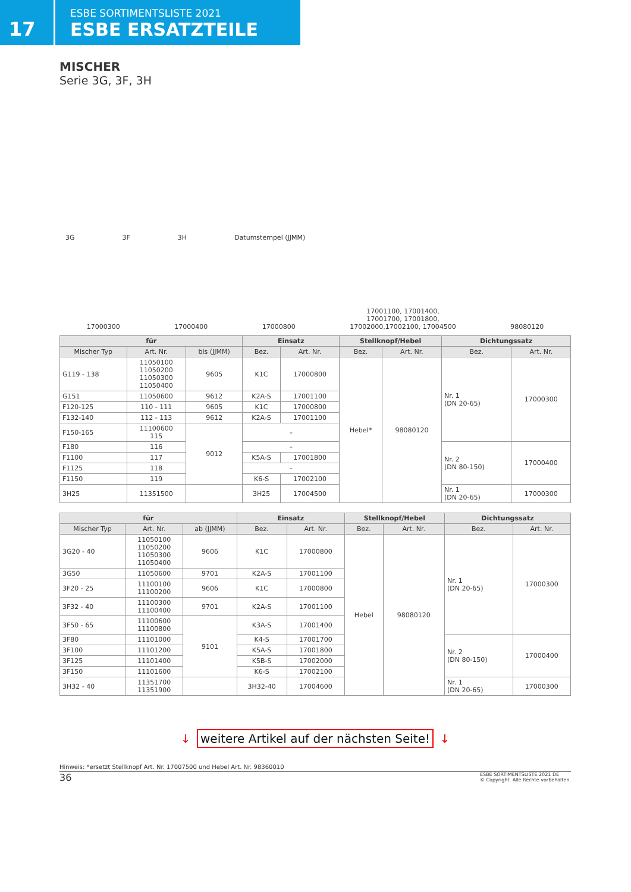17
ESBE SORTIMENTSLISTE 2021
ESBE ERSATZTEILE
MISCHER
Serie 3G, 3F, 3H
3G 3F 3H Datumstempel (JJMM)
17000300 17000400 17000800 17001100, 17001400,
17001700, 17001800,
17002000,17002100, 17004500 98080120
| für | | | Einsatz | | Stellknopf/Hebel | | Dichtungssatz | |
| --- | --- | --- | --- | --- | --- | --- | --- | --- |
| Mischer Typ | Art. Nr. | bis (JJMM) | Bez. | Art. Nr. | Bez. | Art. Nr. | Bez. | Art. Nr. |
| G119 - 138 | 11050100 11050200 11050300 11050400 | 9605 | K1C | 17000800 | Hebel* | 98080120 | Nr. 1 (DN 20-65) | 17000300 |
| G151 | 11050600 | 9612 | K2A-S | 17001100 | | | | |
| F120-125 | 110 - 111 | 9605 | K1C | 17000800 | | | | |
| F132-140 | 112 - 113 | 9612 | K2A-S | 17001100 | | | | |
| F150-165 | 11100600 115 | 9012 | – | | | | | |
| F180 | 116 | | – | | | | Nr. 2 (DN 80-150) | 17000400 |
| F1100 | 117 | | K5A-S | 17001800 | | | | |
| F1125 | 118 | | – | | | | | |
| F1150 | 119 | | K6-S | 17002100 | | | | |
| 3H25 | 11351500 | | 3H25 | 17004500 | | | Nr. 1 (DN 20-65) | 17000300 |
| für | | | Einsatz | | Stellknopf/Hebel | | Dichtungssatz | |
| --- | --- | --- | --- | --- | --- | --- | --- | --- |
| Mischer Typ | Art. Nr. | ab (JJMM) | Bez. | Art. Nr. | Bez. | Art. Nr. | Bez. | Art. Nr. |
| 3G20 - 40 | 11050100 11050200 11050300 11050400 | 9606 | K1C | 17000800 | Hebel | 98080120 | Nr. 1 (DN 20-65) | 17000300 |
| 3G50 | 11050600 | 9701 | K2A-S | 17001100 | | | | |
| 3F20 - 25 | 11100100 11100200 | 9606 | K1C | 17000800 | | | | |
| 3F32 - 40 | 11100300 11100400 | 9701 | K2A-S | 17001100 | | | | |
| 3F50 - 65 | 11100600 11100800 | 9101 | K3A-S | 17001400 | | | | |
| 3F80 | 11101000 | | K4-S | 17001700 | | | Nr. 2 (DN 80-150) | 17000400 |
| 3F100 | 11101200 | | K5A-S | 17001800 | | | | |
| 3F125 | 11101400 | | K5B-S | 17002000 | | | | |
| 3F150 | 11101600 | | K6-S | 17002100 | | | | |
| 3H32 - 40 | 11351700 11351900 | | 3H32-40 | 17004600 | | | Nr. 1 (DN 20-65) | 17000300 |
↓ weitere Artikel auf der nächsten Seite! ↓
Hinweis: *ersetzt Stellknopf Art. Nr. 17007500 und Hebel Art. Nr. 98360010
36 ESBE SORTIMENTSLISTE 2021 DE
© Copyright. Alle Rechte vorbehalten.